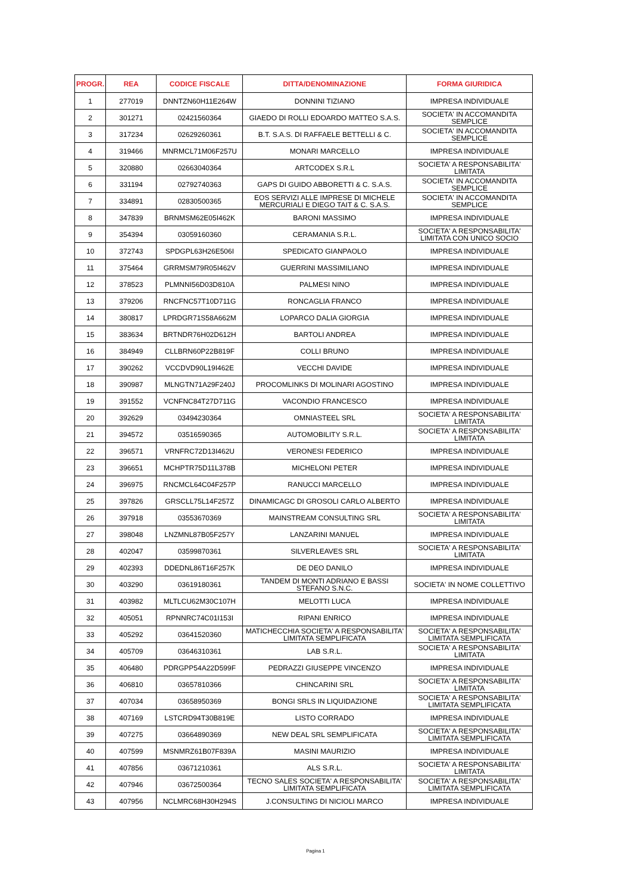| PROGR. | REA | CODICE FISCALE | DITTA/DENOMINAZIONE | FORMA GIURIDICA |
| --- | --- | --- | --- | --- |
| 1 | 277019 | DNNTZN60H11E264W | DONNINI TIZIANO | IMPRESA INDIVIDUALE |
| 2 | 301271 | 02421560364 | GIAEDO DI ROLLI EDOARDO MATTEO S.A.S. | SOCIETA' IN ACCOMANDITA SEMPLICE |
| 3 | 317234 | 02629260361 | B.T. S.A.S. DI RAFFAELE BETTELLI & C. | SOCIETA' IN ACCOMANDITA SEMPLICE |
| 4 | 319466 | MNRMCL71M06F257U | MONARI MARCELLO | IMPRESA INDIVIDUALE |
| 5 | 320880 | 02663040364 | ARTCODEX S.R.L | SOCIETA' A RESPONSABILITA' LIMITATA |
| 6 | 331194 | 02792740363 | GAPS DI GUIDO ABBORETTI & C. S.A.S. | SOCIETA' IN ACCOMANDITA SEMPLICE |
| 7 | 334891 | 02830500365 | EOS SERVIZI ALLE IMPRESE DI MICHELE MERCURIALI E DIEGO TAIT & C. S.A.S. | SOCIETA' IN ACCOMANDITA SEMPLICE |
| 8 | 347839 | BRNMSM62E05I462K | BARONI MASSIMO | IMPRESA INDIVIDUALE |
| 9 | 354394 | 03059160360 | CERAMANIA S.R.L. | SOCIETA' A RESPONSABILITA' LIMITATA CON UNICO SOCIO |
| 10 | 372743 | SPDGPL63H26E506I | SPEDICATO GIANPAOLO | IMPRESA INDIVIDUALE |
| 11 | 375464 | GRRMSM79R05I462V | GUERRINI MASSIMILIANO | IMPRESA INDIVIDUALE |
| 12 | 378523 | PLMNNI56D03D810A | PALMESI NINO | IMPRESA INDIVIDUALE |
| 13 | 379206 | RNCFNC57T10D711G | RONCAGLIA FRANCO | IMPRESA INDIVIDUALE |
| 14 | 380817 | LPRDGR71S58A662M | LOPARCO DALIA GIORGIA | IMPRESA INDIVIDUALE |
| 15 | 383634 | BRTNDR76H02D612H | BARTOLI ANDREA | IMPRESA INDIVIDUALE |
| 16 | 384949 | CLLBRN60P22B819F | COLLI BRUNO | IMPRESA INDIVIDUALE |
| 17 | 390262 | VCCDVD90L19I462E | VECCHI DAVIDE | IMPRESA INDIVIDUALE |
| 18 | 390987 | MLNGTN71A29F240J | PROCOMLINKS DI MOLINARI AGOSTINO | IMPRESA INDIVIDUALE |
| 19 | 391552 | VCNFNC84T27D711G | VACONDIO FRANCESCO | IMPRESA INDIVIDUALE |
| 20 | 392629 | 03494230364 | OMNIASTEEL SRL | SOCIETA' A RESPONSABILITA' LIMITATA |
| 21 | 394572 | 03516590365 | AUTOMOBILITY S.R.L. | SOCIETA' A RESPONSABILITA' LIMITATA |
| 22 | 396571 | VRNFRC72D13I462U | VERONESI FEDERICO | IMPRESA INDIVIDUALE |
| 23 | 396651 | MCHPTR75D11L378B | MICHELONI PETER | IMPRESA INDIVIDUALE |
| 24 | 396975 | RNCMCL64C04F257P | RANUCCI MARCELLO | IMPRESA INDIVIDUALE |
| 25 | 397826 | GRSCLL75L14F257Z | DINAMICAGC DI GROSOLI CARLO ALBERTO | IMPRESA INDIVIDUALE |
| 26 | 397918 | 03553670369 | MAINSTREAM CONSULTING SRL | SOCIETA' A RESPONSABILITA' LIMITATA |
| 27 | 398048 | LNZMNL87B05F257Y | LANZARINI MANUEL | IMPRESA INDIVIDUALE |
| 28 | 402047 | 03599870361 | SILVERLEAVES SRL | SOCIETA' A RESPONSABILITA' LIMITATA |
| 29 | 402393 | DDEDNL86T16F257K | DE DEO DANILO | IMPRESA INDIVIDUALE |
| 30 | 403290 | 03619180361 | TANDEM DI MONTI ADRIANO E BASSI STEFANO S.N.C. | SOCIETA' IN NOME COLLETTIVO |
| 31 | 403982 | MLTLCU62M30C107H | MELOTTI LUCA | IMPRESA INDIVIDUALE |
| 32 | 405051 | RPNNRC74C01I153I | RIPANI ENRICO | IMPRESA INDIVIDUALE |
| 33 | 405292 | 03641520360 | MATICHECCHIA SOCIETA' A RESPONSABILITA' LIMITATA SEMPLIFICATA | SOCIETA' A RESPONSABILITA' LIMITATA SEMPLIFICATA |
| 34 | 405709 | 03646310361 | LAB S.R.L. | SOCIETA' A RESPONSABILITA' LIMITATA |
| 35 | 406480 | PDRGPP54A22D599F | PEDRAZZI GIUSEPPE VINCENZO | IMPRESA INDIVIDUALE |
| 36 | 406810 | 03657810366 | CHINCARINI SRL | SOCIETA' A RESPONSABILITA' LIMITATA |
| 37 | 407034 | 03658950369 | BONGI SRLS IN LIQUIDAZIONE | SOCIETA' A RESPONSABILITA' LIMITATA SEMPLIFICATA |
| 38 | 407169 | LSTCRD94T30B819E | LISTO CORRADO | IMPRESA INDIVIDUALE |
| 39 | 407275 | 03664890369 | NEW DEAL SRL SEMPLIFICATA | SOCIETA' A RESPONSABILITA' LIMITATA SEMPLIFICATA |
| 40 | 407599 | MSNMRZ61B07F839A | MASINI MAURIZIO | IMPRESA INDIVIDUALE |
| 41 | 407856 | 03671210361 | ALS S.R.L. | SOCIETA' A RESPONSABILITA' LIMITATA |
| 42 | 407946 | 03672500364 | TECNO SALES SOCIETA' A RESPONSABILITA' LIMITATA SEMPLIFICATA | SOCIETA' A RESPONSABILITA' LIMITATA SEMPLIFICATA |
| 43 | 407956 | NCLMRC68H30H294S | J.CONSULTING DI NICIOLI MARCO | IMPRESA INDIVIDUALE |
Pagina 1